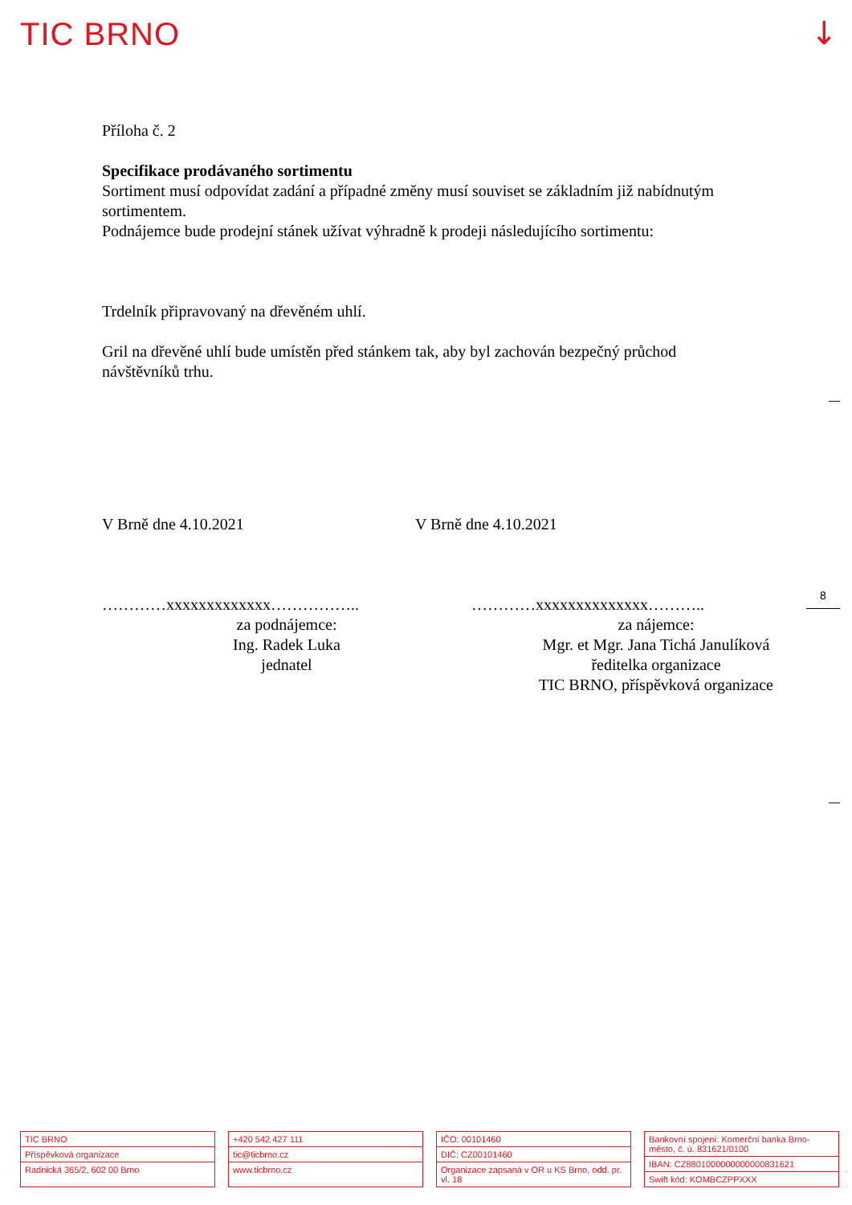TIC BRNO ↓
Příloha č. 2
Specifikace prodávaného sortimentu
Sortiment musí odpovídat zadání a případné změny musí souviset se základním již nabídnutým sortimentem.
Podnájemce bude prodejní stánek užívat výhradně k prodeji následujícího sortimentu:
Trdelník připravovaný na dřevěném uhlí.
Gril na dřevěné uhlí bude umístěn před stánkem tak, aby byl zachován bezpečný průchod návštěvníků trhu.
V Brně dne 4.10.2021 V Brně dne 4.10.2021
…………xxxxxxxxxxxxx……………..
za podnájemce:
Ing. Radek Luka
jednatel
…………xxxxxxxxxxxxxx………..
za nájemce:
Mgr. et Mgr. Jana Tichá Janulíková
ředitelka organizace
TIC BRNO, příspěvková organizace
—
8
—
TIC BRNO
Příspěvková organizace
Radnická 365/2, 602 00 Brno
+420 542 427 111
tic@ticbrno.cz
www.ticbrno.cz
IČO: 00101460
DIČ: CZ00101460
Organizace zapsaná v OR u KS Brno, odd. pr. vl. 18
Bankovní spojení: Komerční banka Brno-město, č. ú. 831621/0100
IBAN: CZ8801000000000000831621
Swift kód: KOMBCZPPXXX